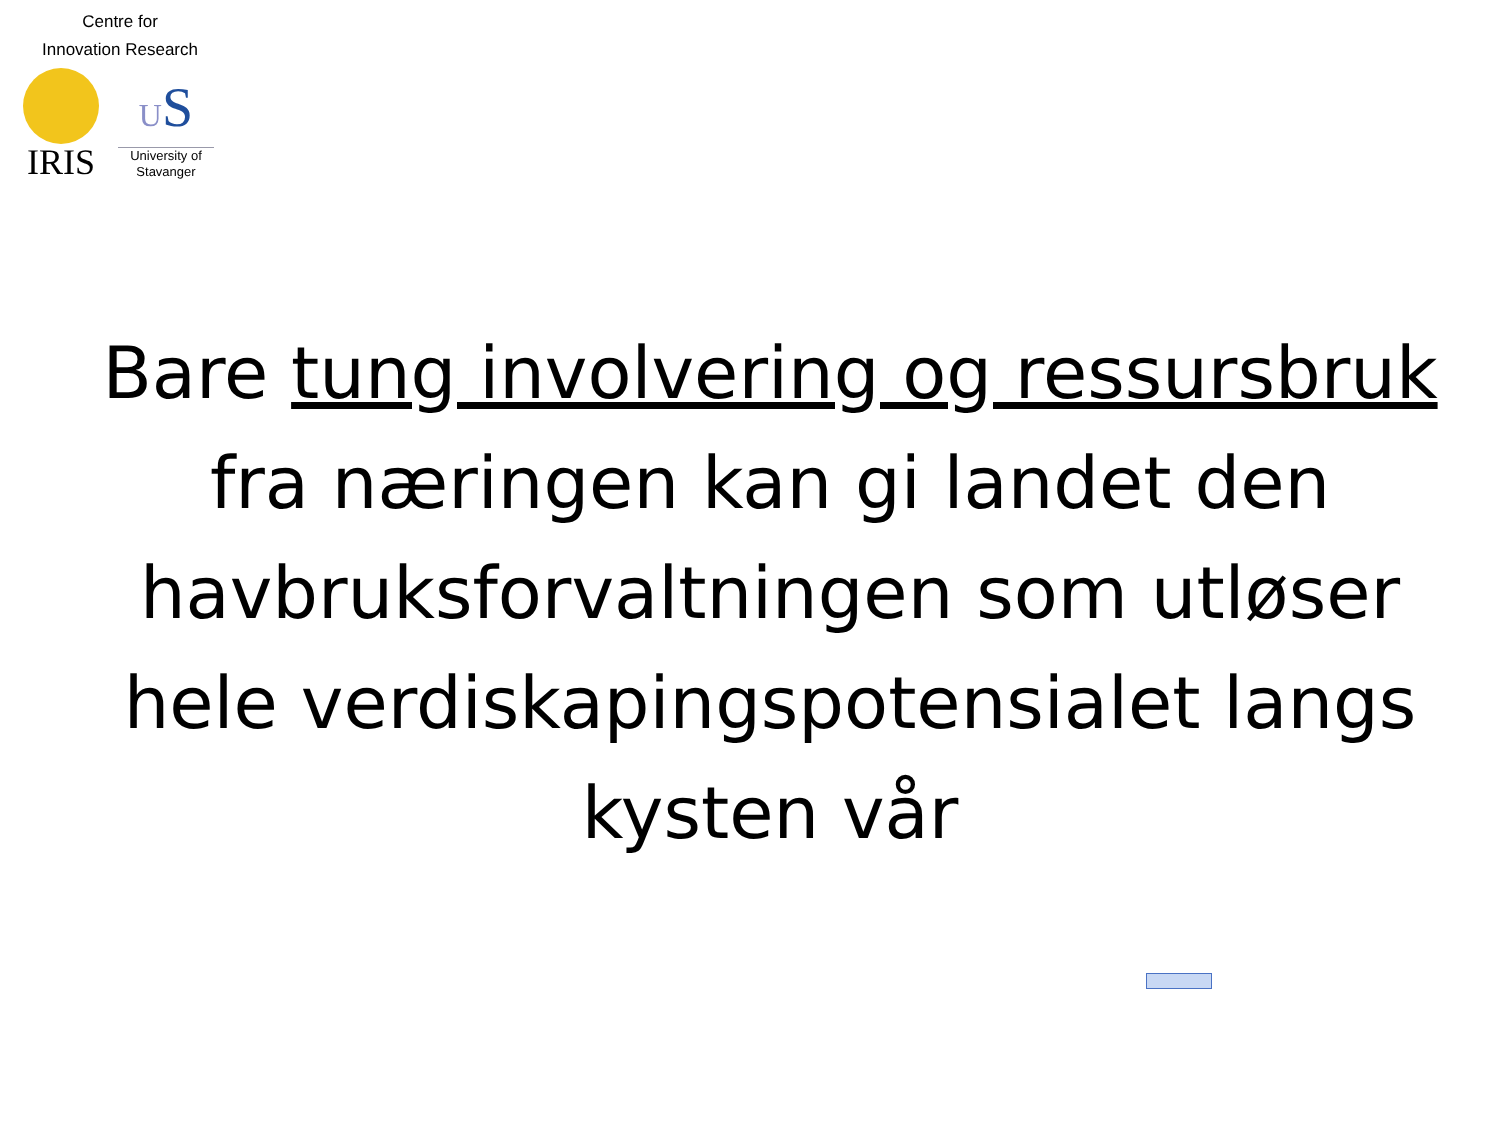Centre for
Innovation Research
IRIS
US
University of
Stavanger
Bare tung involvering og ressursbruk fra næringen kan gi landet den havbruksforvaltningen som utløser hele verdiskapingspotensialet langs kysten vår